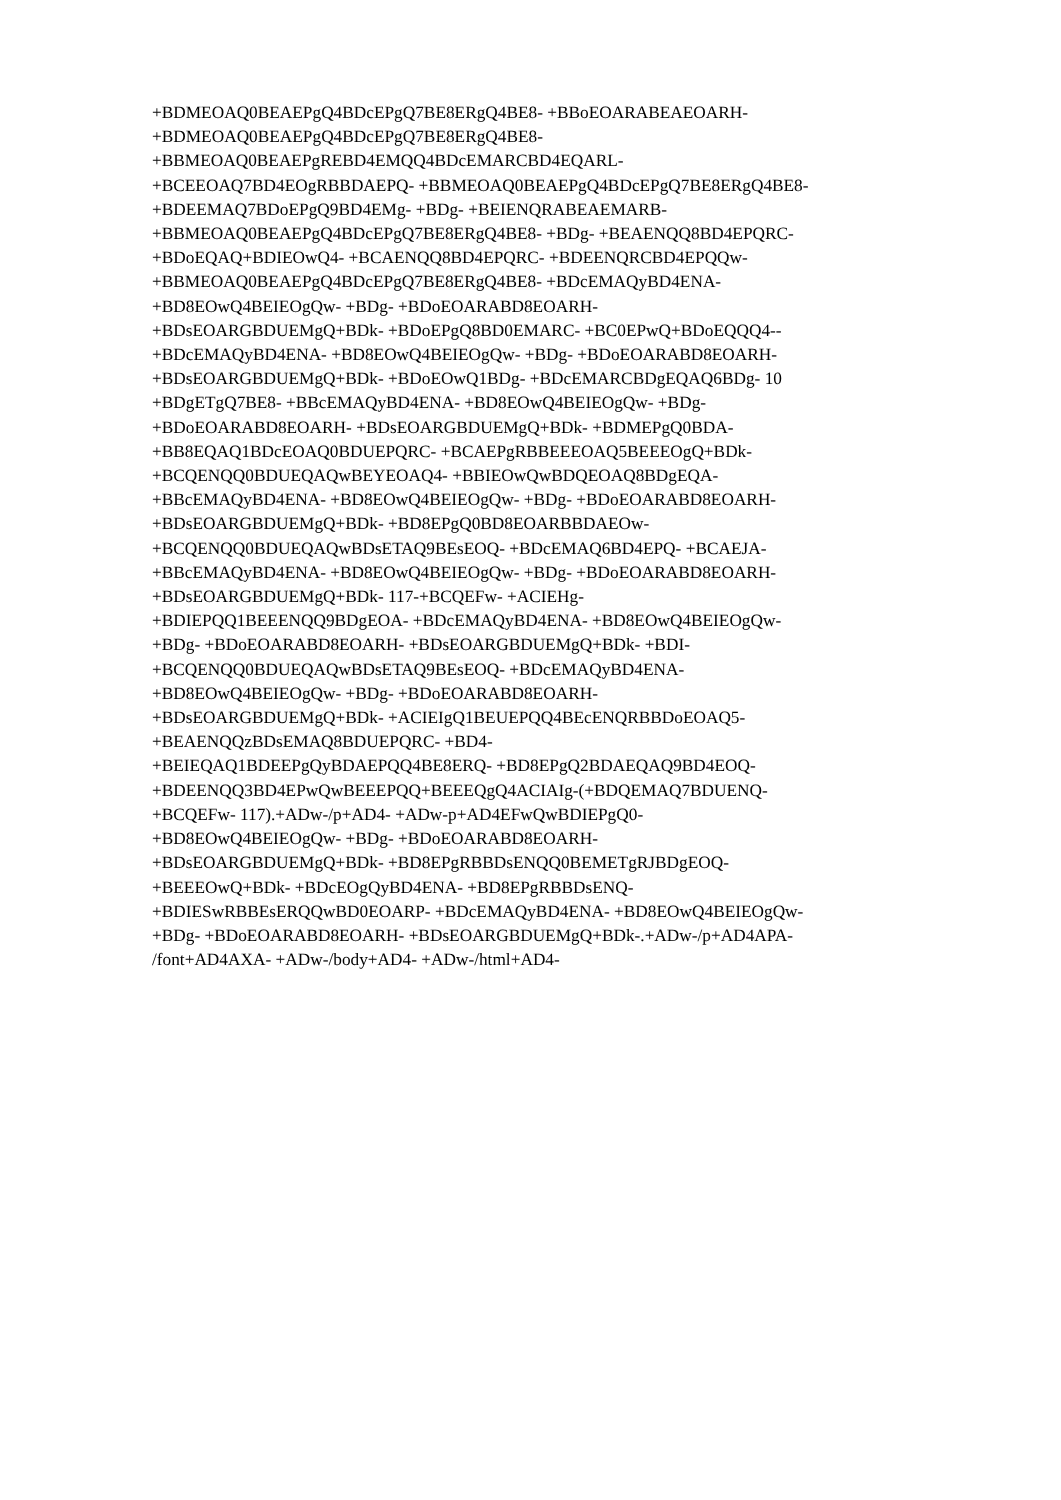+BDMEOAQ0BEAEPgQ4BDcEPgQ7BE8ERgQ4BE8- +BBoEOARABEAEOARH-
+BDMEOAQ0BEAEPgQ4BDcEPgQ7BE8ERgQ4BE8-
+BBMEOAQ0BEAEPgREBD4EMQQ4BDcEMARCBD4EQARL-
+BCEEOAQ7BD4EOgRBBDAEPQ- +BBMEOAQ0BEAEPgQ4BDcEPgQ7BE8ERgQ4BE8-
+BDEEMAQ7BDoEPgQ9BD4EMg- +BDg- +BEIENQRABEAEMARB-
+BBMEOAQ0BEAEPgQ4BDcEPgQ7BE8ERgQ4BE8- +BDg- +BEAENQQ8BD4EPQRC-
+BDoEQAQ+BDIEOwQ4- +BCAENQQ8BD4EPQRC- +BDEENQRCBD4EPQQw-
+BBMEOAQ0BEAEPgQ4BDcEPgQ7BE8ERgQ4BE8- +BDcEMAQyBD4ENA-
+BD8EOwQ4BEIEOgQw- +BDg- +BDoEOARABD8EOARH-
+BDsEOARGBDUEMgQ+BDk- +BDoEPgQ8BD0EMARC- +BC0EPwQ+BDoEQQQ4--
+BDcEMAQyBD4ENA- +BD8EOwQ4BEIEOgQw- +BDg- +BDoEOARABD8EOARH-
+BDsEOARGBDUEMgQ+BDk- +BDoEOwQ1BDg- +BDcEMARCBDgEQAQ6BDg- 10
+BDgETgQ7BE8- +BBcEMAQyBD4ENA- +BD8EOwQ4BEIEOgQw- +BDg-
+BDoEOARABD8EOARH- +BDsEOARGBDUEMgQ+BDk- +BDMEPgQ0BDA-
+BB8EQAQ1BDcEOAQ0BDUEPQRC- +BCAEPgRBBEEEOAQ5BEEEOgQ+BDk-
+BCQENQQ0BDUEQAQwBEYEOAQ4- +BBIEOwQwBDQEOAQ8BDgEQA-
+BBcEMAQyBD4ENA- +BD8EOwQ4BEIEOgQw- +BDg- +BDoEOARABD8EOARH-
+BDsEOARGBDUEMgQ+BDk- +BD8EPgQ0BD8EOARBBDAEOw-
+BCQENQQ0BDUEQAQwBDsETAQ9BEsEOQ- +BDcEMAQ6BD4EPQ- +BCAEJA-
+BBcEMAQyBD4ENA- +BD8EOwQ4BEIEOgQw- +BDg- +BDoEOARABD8EOARH-
+BDsEOARGBDUEMgQ+BDk- 117-+BCQEFw- +ACIEHg-
+BDIEPQQ1BEEENQQ9BDgEOA- +BDcEMAQyBD4ENA- +BD8EOwQ4BEIEOgQw-
+BDg- +BDoEOARABD8EOARH- +BDsEOARGBDUEMgQ+BDk- +BDI-
+BCQENQQ0BDUEQAQwBDsETAQ9BEsEOQ- +BDcEMAQyBD4ENA-
+BD8EOwQ4BEIEOgQw- +BDg- +BDoEOARABD8EOARH-
+BDsEOARGBDUEMgQ+BDk- +ACIEIgQ1BEUEPQQ4BEcENQRBBDoEOAQ5-
+BEAENQQzBDsEMAQ8BDUEPQRC- +BD4-
+BEIEQAQ1BDEEPgQyBDAEPQQ4BE8ERQ- +BD8EPgQ2BDAEQAQ9BD4EOQ-
+BDEENQQ3BD4EPwQwBEEEPQQ+BEEEQgQ4ACIAIg-(+BDQEMAQ7BDUENQ-
+BCQEFw- 117).+ADw-/p+AD4- +ADw-p+AD4EFwQwBDIEPgQ0-
+BD8EOwQ4BEIEOgQw- +BDg- +BDoEOARABD8EOARH-
+BDsEOARGBDUEMgQ+BDk- +BD8EPgRBBDsENQQ0BEMETgRJBDgEOQ-
+BEEEOwQ+BDk- +BDcEOgQyBD4ENA- +BD8EPgRBBDsENQ-
+BDIESwRBBEsERQQwBD0EOARP- +BDcEMAQyBD4ENA- +BD8EOwQ4BEIEOgQw-
+BDg- +BDoEOARABD8EOARH- +BDsEOARGBDUEMgQ+BDk-.+ADw-/p+AD4APA-
/font+AD4AXA- +ADw-/body+AD4- +ADw-/html+AD4-